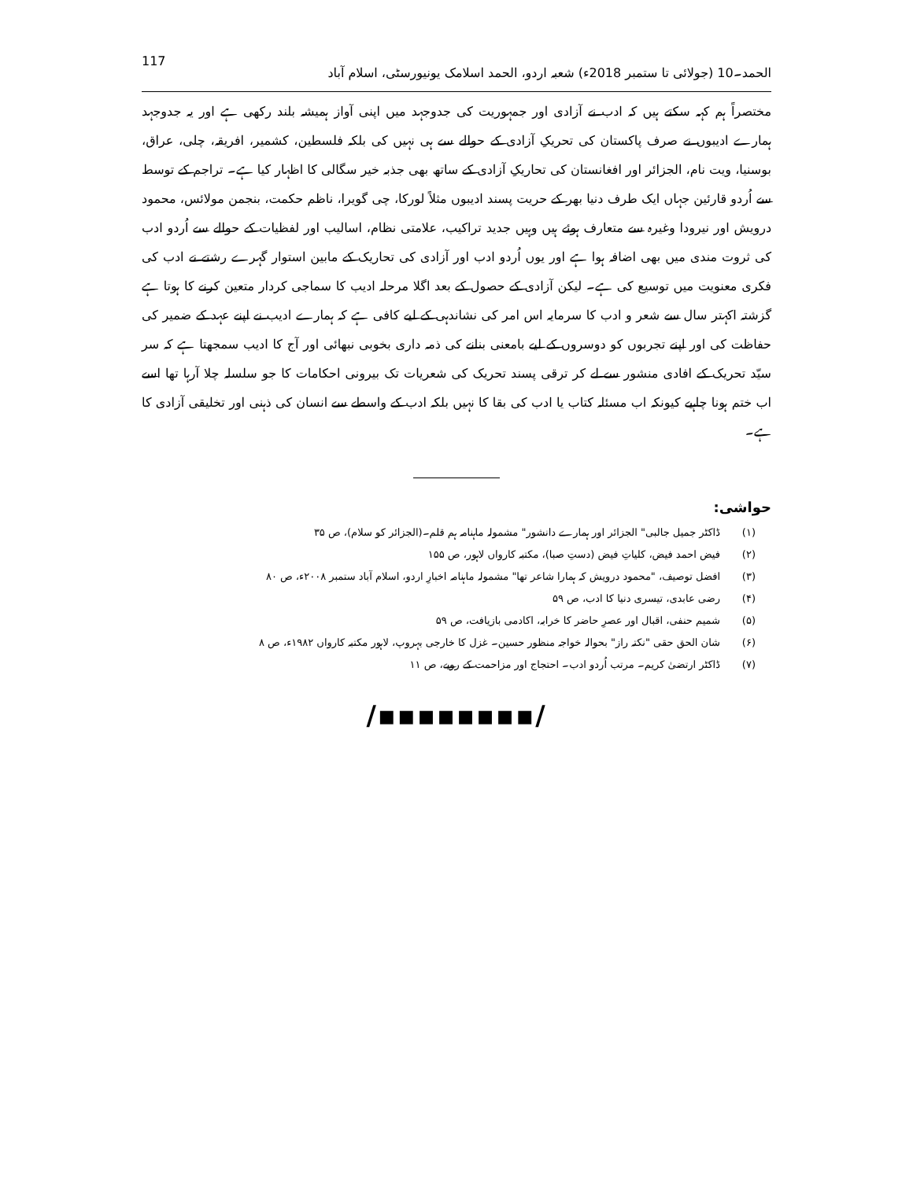117 الحمد۔10 (جولائی تا ستمبر 2018ء) شعبہ اردو، الحمد اسلامک یونیورسٹی، اسلام آباد
مختصراً ہم کہہ سکتے ہیں کہ ادب نے آزادی اور جمہوریت کی جدوجہد میں اپنی آواز ہمیشہ بلند رکھی ہے اور یہ جدوجہد ہمارے ادیبوں نے صرف پاکستان کی تحریکِ آزادی کے حوالے سے ہی نہیں کی بلکہ فلسطین، کشمیر، افریقہ، چلی، عراق، بوسنیا، ویت نام، الجزائر اور افغانستان کی تحاریکِ آزادی کے ساتھ بھی جذبہ خیر سگالی کا اظہار کیا ہے۔ تراجم کے توسط سے اُردو قارئین جہاں ایک طرف دنیا بھر کے حریت پسند ادیبوں مثلاً لورکا، چی گویرا، ناظم حکمت، بنجمن مولائس، محمود درویش اور نیرودا وغیرہ سے متعارف ہوئے ہیں وہیں جدید تراکیب، علامتی نظام، اسالیب اور لفظیات کے حوالے سے اُردو ادب کی ثروت مندی میں بھی اضافہ ہوا ہے اور یوں اُردو ادب اور آزادی کی تحاریک کے مابین استوار گہرے رشتے نے ادب کی فکری معنویت میں توسیع کی ہے۔ لیکن آزادی کے حصول کے بعد اگلا مرحلہ ادیب کا سماجی کردار متعین کرنے کا ہوتا ہے گزشتہ اکہتر سال سے شعر و ادب کا سرمایہ اس امر کی نشاندہی کے لیے کافی ہے کہ ہمارے ادیب نے اپنے عہد کے ضمیر کی حفاظت کی اور اپنے تجربوں کو دوسروں کے لیے بامعنی بنانے کی ذمہ داری بخوبی نبھائی اور آج کا ادیب سمجھتا ہے کہ سر سیّد تحریک کے افادی منشور سے لے کر ترقی پسند تحریک کی شعریات تک بیرونی احکامات کا جو سلسلہ چلا آرہا تھا اسے اب ختم ہونا چاہیے کیونکہ اب مسئلہ کتاب یا ادب کی بقا کا نہیں بلکہ ادب کے واسطے سے انسان کی ذہنی اور تخلیقی آزادی کا ہے۔
حواشی:
(۱) ڈاکٹر جمیل جالبی" الجزائر اور ہمارے دانشور" مشمولہ ماہنامہ ہم قلم۔(الجزائر کو سلام)، ص ۳۵
(۲) فیض احمد فیض، کلیاتِ فیض (دستِ صبا)، مکتبہ کارواں لاہور، ص ۱۵۵
(۳) افضل توصیف، "محمود درویش کہ ہمارا شاعر تھا" مشمولہ ماہنامہ اخبارِ اردو، اسلام آباد ستمبر ۲۰۰۸ء، ص ۸۰
(۴) رضی عابدی، تیسری دنیا کا ادب، ص ۵۹
(۵) شمیم حنفی، اقبال اور عصرِ حاضر کا خرابہ، اکادمی بازیافت، ص ۵۹
(۶) شان الحق حقی "نکتہ راز" بحوالہ خواجہ منظور حسین۔ غزل کا خارجی بہروپ، لاہور مکتبہ کارواں ۱۹۸۲ء، ص ۸
(۷) ڈاکٹر ارتضیٰ کریم۔ مرتب اُردو ادب۔ احتجاج اور مزاحمت کے رویے، ص ۱۱
/▪▪▪▪▪▪▪▪/